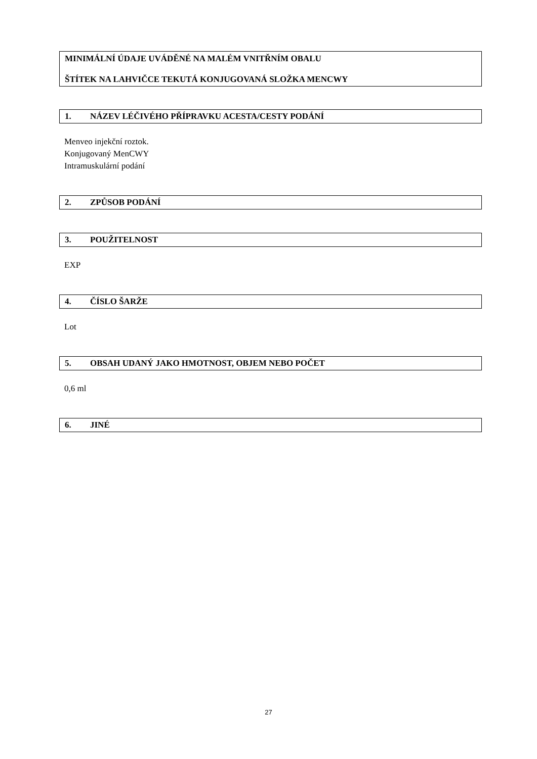MINIMÁLNÍ ÚDAJE UVÁDĚNÉ NA MALÉM VNITŘNÍM OBALU
ŠTÍTEK NA LAHVIČCE TEKUTÁ KONJUGOVANÁ SLOŽKA MENCWY
1. NÁZEV LÉČIVÉHO PŘÍPRAVKU ACESTA/CESTY PODÁNÍ
Menveo injekční roztok.
Konjugovaný MenCWY
Intramuskulární podání
2. ZPŮSOB PODÁNÍ
3. POUŽITELNOST
EXP
4. ČÍSLO ŠARŽE
Lot
5. OBSAH UDANÝ JAKO HMOTNOST, OBJEM NEBO POČET
0,6 ml
6. JINÉ
27